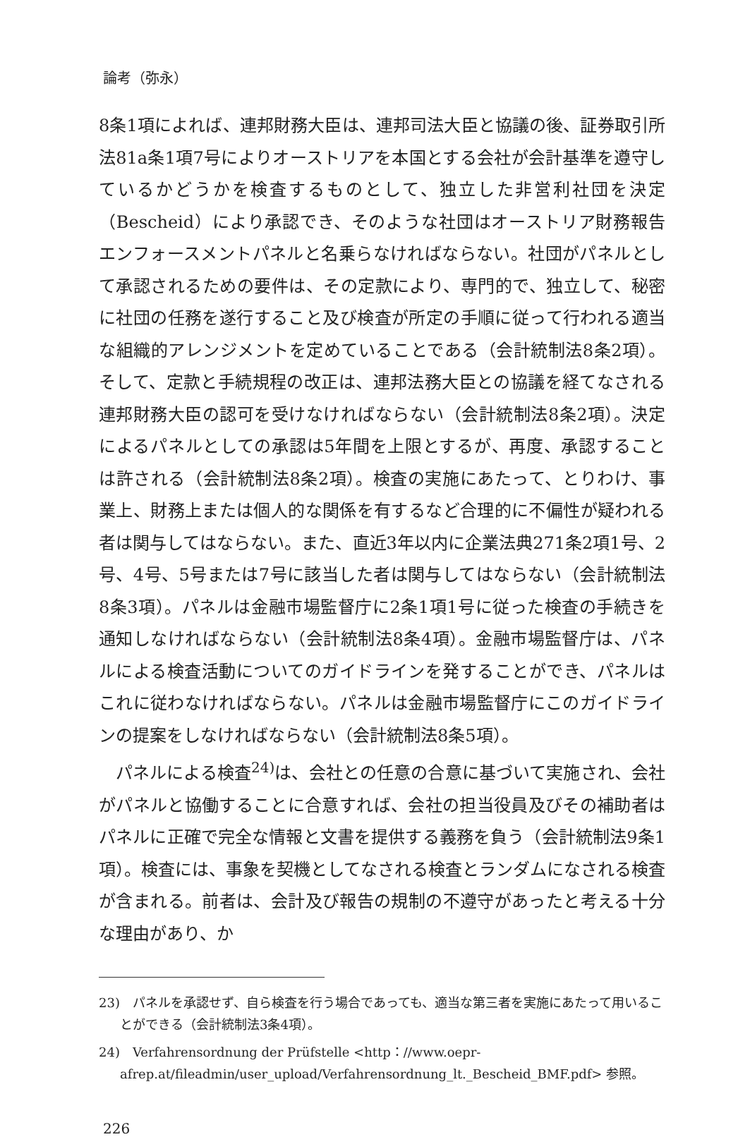論考（弥永）
8条1項によれば、連邦財務大臣は、連邦司法大臣と協議の後、証券取引所法81a条1項7号によりオーストリアを本国とする会社が会計基準を遵守しているかどうかを検査するものとして、独立した非営利社団を決定（Bescheid）により承認でき、そのような社団はオーストリア財務報告エンフォースメントパネルと名乗らなければならない。社団がパネルとして承認されるための要件は、その定款により、専門的で、独立して、秘密に社団の任務を遂行すること及び検査が所定の手順に従って行われる適当な組織的アレンジメントを定めていることである（会計統制法8条2項）。そして、定款と手続規程の改正は、連邦法務大臣との協議を経てなされる連邦財務大臣の認可を受けなければならない（会計統制法8条2項）。決定によるパネルとしての承認は5年間を上限とするが、再度、承認することは許される（会計統制法8条2項）。検査の実施にあたって、とりわけ、事業上、財務上または個人的な関係を有するなど合理的に不偏性が疑われる者は関与してはならない。また、直近3年以内に企業法典271条2項1号、2号、4号、5号または7号に該当した者は関与してはならない（会計統制法8条3項）。パネルは金融市場監督庁に2条1項1号に従った検査の手続きを通知しなければならない（会計統制法8条4項）。金融市場監督庁は、パネルによる検査活動についてのガイドラインを発することができ、パネルはこれに従わなければならない。パネルは金融市場監督庁にこのガイドラインの提案をしなければならない（会計統制法8条5項）。
パネルによる検査<sup>24)</sup>は、会社との任意の合意に基づいて実施され、会社がパネルと協働することに合意すれば、会社の担当役員及びその補助者はパネルに正確で完全な情報と文書を提供する義務を負う（会計統制法9条1項）。検査には、事象を契機としてなされる検査とランダムになされる検査が含まれる。前者は、会計及び報告の規制の不遵守があったと考える十分な理由があり、か
23)　パネルを承認せず、自ら検査を行う場合であっても、適当な第三者を実施にあたって用いることができる（会計統制法3条4項）。
24)　Verfahrensordnung der Prüfstelle <http：//www.oepr-afrep.at/fileadmin/user_upload/Verfahrensordnung_lt._Bescheid_BMF.pdf> 参照。
226